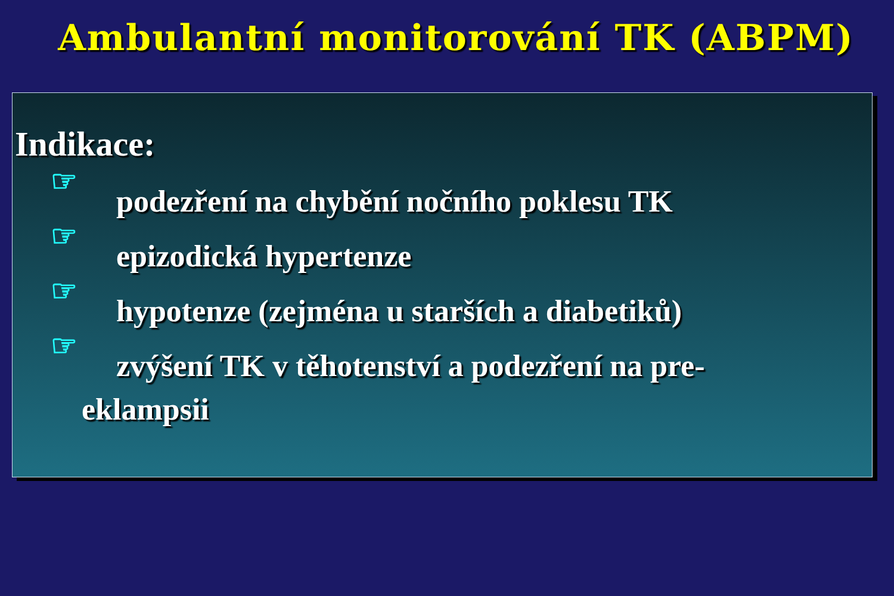Ambulantní monitorování TK (ABPM)
Indikace:
☞ podezření na chybění nočního poklesu TK
☞ epizodická hypertenze
☞ hypotenze (zejména u starších a diabetiků)
☞ zvýšení TK v těhotenství a podezření na pre-
eklampsii